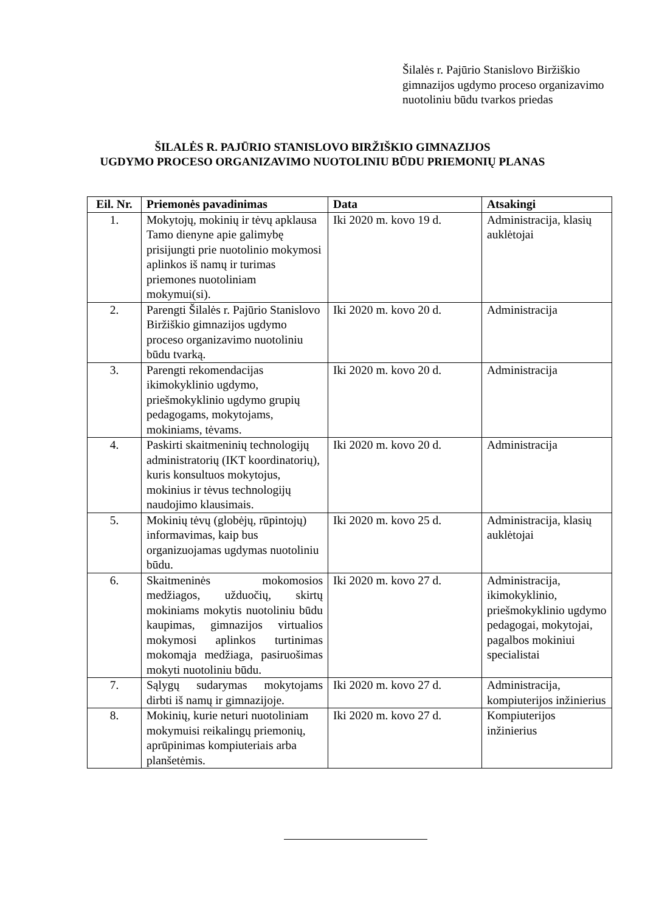Šilalės r. Pajūrio Stanislovo Biržiškio gimnazijos ugdymo proceso organizavimo nuotoliniu būdu tvarkos priedas
ŠILALĖS R. PAJŪRIO STANISLOVO BIRŽIŠKIO GIMNAZIJOS
UGDYMO PROCESO ORGANIZAVIMO NUOTOLINIU BŪDU PRIEMONIŲ PLANAS
| Eil. Nr. | Priemonės pavadinimas | Data | Atsakingi |
| --- | --- | --- | --- |
| 1. | Mokytojų, mokinių ir tėvų apklausa Tamo dienyne apie galimybę prisijungti prie nuotolinio mokymosi aplinkos iš namų ir turimas priemones nuotoliniam mokymui(si). | Iki 2020 m. kovo 19 d. | Administracija, klasių auklėtojai |
| 2. | Parengti Šilalės r. Pajūrio Stanislovo Biržiškio gimnazijos ugdymo proceso organizavimo nuotoliniu būdu tvarką. | Iki 2020 m. kovo 20 d. | Administracija |
| 3. | Parengti rekomendacijas ikimokyklinio ugdymo, priešmokyklinio ugdymo grupių pedagogams, mokytojams, mokiniams, tėvams. | Iki 2020 m. kovo 20 d. | Administracija |
| 4. | Paskirti skaitmeninių technologijų administratorių (IKT koordinatorių), kuris konsultuos mokytojus, mokinius ir tėvus technologijų naudojimo klausimais. | Iki 2020 m. kovo 20 d. | Administracija |
| 5. | Mokinių tėvų (globėjų, rūpintojų) informavimas, kaip bus organizuojamas ugdymas nuotoliniu būdu. | Iki 2020 m. kovo 25 d. | Administracija, klasių auklėtojai |
| 6. | Skaitmeninės mokomosios medžiagos, užduočių, skirtų mokiniams mokytis nuotoliniu būdu kaupimas, gimnazijos virtualios mokymosi aplinkos turtinimas mokomąja medžiaga, pasiruošimas mokyti nuotoliniu būdu. | Iki 2020 m. kovo 27 d. | Administracija, ikimokyklinio, priešmokyklinio ugdymo pedagogai, mokytojai, pagalbos mokiniui specialistai |
| 7. | Sąlygų sudarymas mokytojams dirbti iš namų ir gimnazijoje. | Iki 2020 m. kovo 27 d. | Administracija, kompiuterijos inžinierius |
| 8. | Mokinių, kurie neturi nuotoliniam mokymuisi reikalingų priemonių, aprūpinimas kompiuteriais arba planšetėmis. | Iki 2020 m. kovo 27 d. | Kompiuterijos inžinierius |